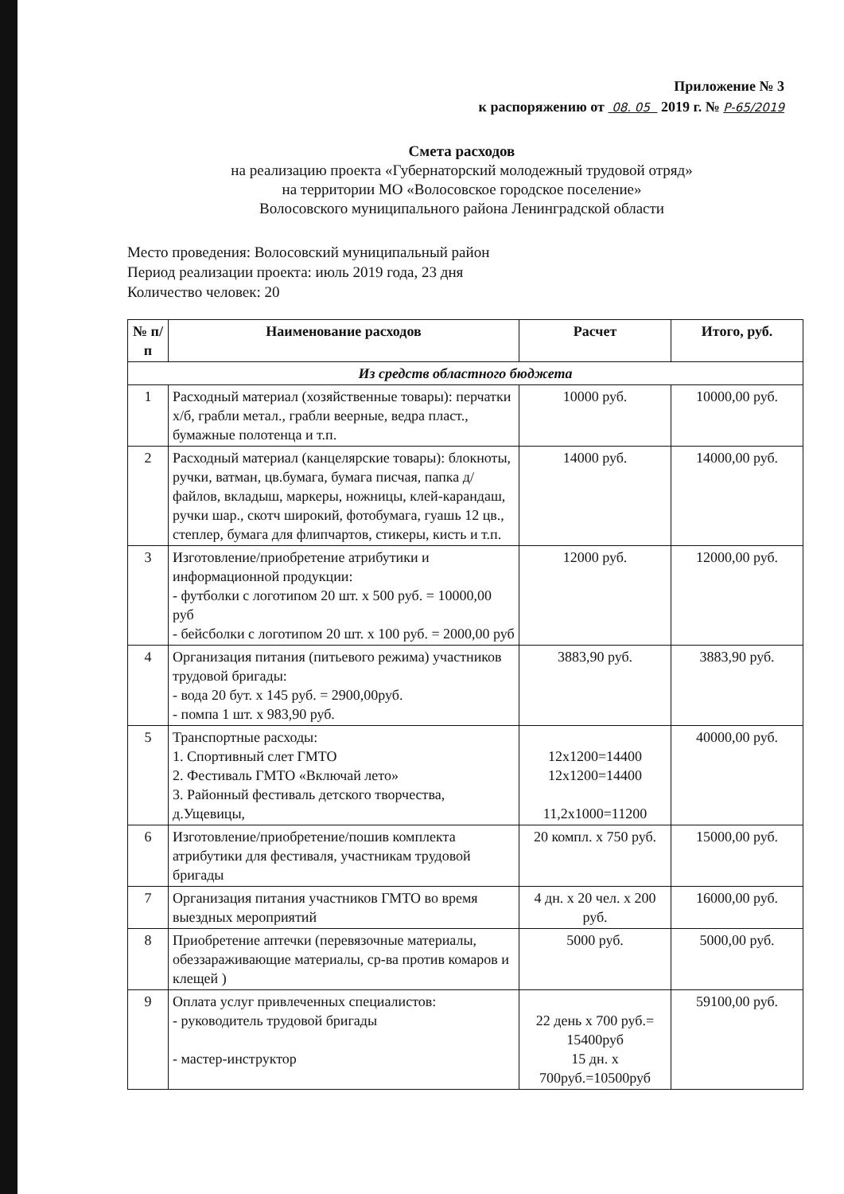Приложение № 3
к распоряжению от 08. 05 2019 г. № Р-65/2019
Смета расходов
на реализацию проекта «Губернаторский молодежный трудовой отряд»
на территории МО «Волосовское городское поселение»
Волосовского муниципального района Ленинградской области
Место проведения: Волосовский муниципальный район
Период реализации проекта: июль 2019 года, 23 дня
Количество человек: 20
| № п/п | Наименование расходов | Расчет | Итого, руб. |
| --- | --- | --- | --- |
| Из средств областного бюджета | | | |
| 1 | Расходный материал (хозяйственные товары): перчатки х/б, грабли метал., грабли веерные, ведра пласт., бумажные полотенца и т.п. | 10000 руб. | 10000,00 руб. |
| 2 | Расходный материал (канцелярские товары): блокноты, ручки, ватман, цв.бумага, бумага писчая, папка д/файлов, вкладыш, маркеры, ножницы, клей-карандаш, ручки шар., скотч широкий, фотобумага, гуашь 12 цв., степлер, бумага для флипчартов, стикеры, кисть и т.п. | 14000 руб. | 14000,00 руб. |
| 3 | Изготовление/приобретение атрибутики и информационной продукции: - футболки с логотипом 20 шт. х 500 руб. = 10000,00 руб - бейсболки с логотипом 20 шт. х 100 руб. = 2000,00 руб | 12000 руб. | 12000,00 руб. |
| 4 | Организация питания (питьевого режима) участников трудовой бригады: - вода 20 бут. х 145 руб. = 2900,00руб. - помпа 1 шт. х 983,90 руб. | 3883,90 руб. | 3883,90 руб. |
| 5 | Транспортные расходы: 1. Спортивный слет ГМТО 2. Фестиваль ГМТО «Включай лето» 3. Районный фестиваль детского творчества, д.Ущевицы, | 12х1200=14400 12х1200=14400 11,2х1000=11200 | 40000,00 руб. |
| 6 | Изготовление/приобретение/пошив комплекта атрибутики для фестиваля, участникам трудовой бригады | 20 компл. х 750 руб. | 15000,00 руб. |
| 7 | Организация питания участников ГМТО во время выездных мероприятий | 4 дн. х 20 чел. х 200 руб. | 16000,00 руб. |
| 8 | Приобретение аптечки (перевязочные материалы, обеззараживающие материалы, ср-ва против комаров и клещей ) | 5000 руб. | 5000,00 руб. |
| 9 | Оплата услуг привлеченных специалистов: - руководитель трудовой бригады - мастер-инструктор | 22 день х 700 руб.= 15400руб 15 дн. х 700руб.=10500руб | 59100,00 руб. |